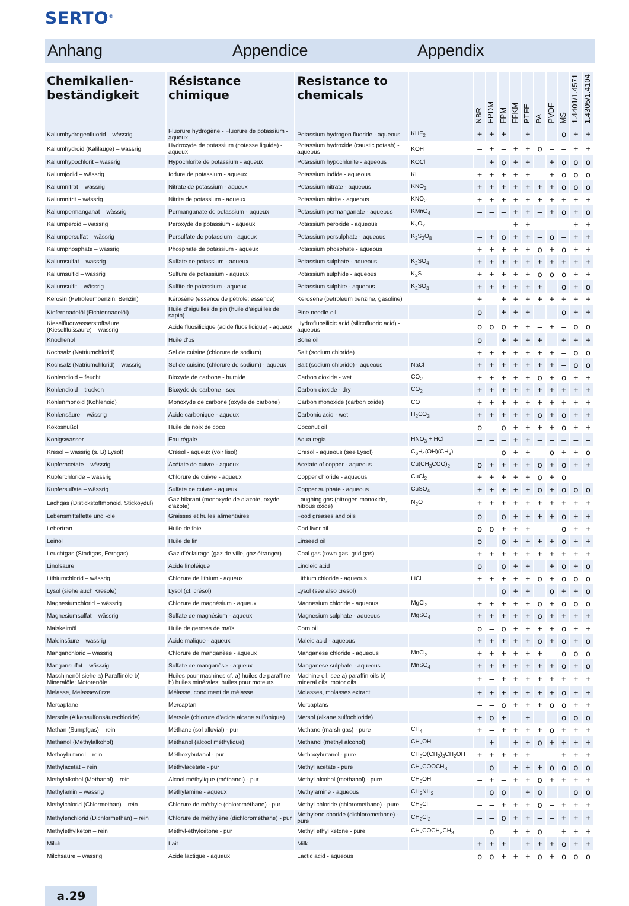SERTO<sup>®</sup>
Anhang Appendice Appendix
| Chemikalien- beständigkeit | Résistance chimique | Resistance to chemicals | | NBR | EPDM | FPM | FFKM | PTFE | PA | PVDF | MS | 1.4401/1.4571 | 1.4305/1.4104 |
| --- | --- | --- | --- | --- | --- | --- | --- | --- | --- | --- | --- | --- | --- |
| Kaliumhydrogenfluorid – wässrig | Fluorure hydrogène - Fluorure de potassium - aqueux | Potassium hydrogen fluoride - aqueous | KHF<sub>2</sub> | + | + | + | | + | – | | o | + | + |
| Kaliumhydroid (Kalilauge) – wässrig | Hydroxyde de potassium (potasse liquide) - aqueux | Potassium hydroxide (caustic potash) - aqueous | KOH | – | + | – | + | + | o | – | – | + | + |
| Kaliumhypochlorit – wässrig | Hypochlorite de potassium - aqueux | Potassium hypochlorite - aqueous | KOCl | – | + | o | + | + | – | + | o | o | o |
| Kaliumjodid – wässrig | Iodure de potassium - aqueux | Potassium iodide - aqueous | KI | + | + | + | + | + | | + | o | o | o |
| Kaliumnitrat – wässrig | Nitrate de potassium - aqueux | Potassium nitrate - aqueous | KNO<sub>3</sub> | + | + | + | + | + | + | + | o | o | o |
| Kaliumnitrit – wässrig | Nitrite de potassium - aqueux | Potassium nitrite - aqueous | KNO<sub>2</sub> | + | + | + | + | + | + | + | + | + | + |
| Kaliumpermanganat – wässrig | Permanganate de potassium - aqueux | Potassium permanganate - aqueous | KMnO<sub>4</sub> | – | – | – | + | + | – | + | o | + | o |
| Kaliumperoid – wässrig | Peroxyde de potassium - aqueux | Potassium peroxide - aqueous | K<sub>2</sub>O<sub>2</sub> | – | – | – | + | + | – | | – | + | + |
| Kaliumpersulfat – wässrig | Persulfate de potassium - aqueux | Potassium persulphate - aqueous | K<sub>2</sub>S<sub>2</sub>O<sub>8</sub> | – | + | o | + | + | – | o | – | + | + |
| Kaliumphosphate – wässrig | Phosphate de potassium - aqueux | Potassium phosphate - aqueous | | + | + | + | + | + | o | + | o | + | + |
| Kaliumsulfat – wässrig | Sulfate de potassium - aqueux | Potassium sulphate - aqueous | K<sub>2</sub>SO<sub>4</sub> | + | + | + | + | + | + | + | + | + | + |
| Kaliumsulfid – wässrig | Sulfure de potassium - aqueux | Potassium sulphide - aqueous | K<sub>2</sub>S | + | + | + | + | + | o | o | o | + | + |
| Kaliumsulfit – wässrig | Sulfite de potassium - aqueux | Potassium sulphite - aqueous | K<sub>2</sub>SO<sub>3</sub> | + | + | + | + | + | + | | o | + | o |
| Kerosin (Petroleumbenzin; Benzin) | Kérosène (essence de pétrole; essence) | Kerosene (petroleum benzine, gasoline) | | + | – | + | + | + | + | + | + | + | + |
| Kiefernnadelöl (Fichtennadelöl) | Huile d’aiguilles de pin (huile d’aiguilles de sapin) | Pine needle oil | | o | – | + | + | + | | | o | + | + |
| Kieselfluorwasserstoffsäure (Kieselflußsäure) – wässrig | Acide fluosilicique (acide fluosilicique) - aqueux | Hydrofluosilicic acid (silicofluoric acid) - aqueous | | o | o | o | + | + | – | + | – | o | o |
| Knochenöl | Huile d’os | Bone oil | | o | – | + | + | + | + | | + | + | + |
| Kochsalz (Natriumchlorid) | Sel de cuisine (chlorure de sodium) | Salt (sodium chloride) | | + | + | + | + | + | + | + | – | o | o |
| Kochsalz (Natriumchlorid) – wässrig | Sel de cuisine (chlorure de sodium) - aqueux | Salt (sodium chloride) - aqueous | NaCl | + | + | + | + | + | + | + | – | o | o |
| Kohlendioid – feucht | Bioxyde de carbone - humide | Carbon dioxide - wet | CO<sub>2</sub> | + | + | + | + | + | o | + | o | + | + |
| Kohlendioid – trocken | Bioxyde de carbone - sec | Carbon dioxide - dry | CO<sub>2</sub> | + | + | + | + | + | + | + | + | + | + |
| Kohlenmonoid (Kohlenoid) | Monoxyde de carbone (oxyde de carbone) | Carbon monoxide (carbon oxide) | CO | + | + | + | + | + | + | + | + | + | + |
| Kohlensäure – wässrig | Acide carbonique - aqueux | Carbonic acid - wet | H<sub>2</sub>CO<sub>3</sub> | + | + | + | + | + | o | + | o | + | + |
| Kokosnußöl | Huile de noix de coco | Coconut oil | | o | – | o | + | + | + | + | o | + | + |
| Königswasser | Eau régale | Aqua regia | HNO<sub>3</sub> + HCl | – | – | – | + | + | – | – | – | – | – |
| Kresol – wässrig (s. B) Lysol) | Crésol - aqueux (voir lisol) | Cresol - aqueous (see Lysol) | C<sub>6</sub>H<sub>4</sub>(OH)(CH<sub>3</sub>) | – | – | o | + | + | – | o | + | + | o |
| Kupferacetate – wässrig | Acétate de cuivre - aqueux | Acetate of copper - aqueous | Cu(CH<sub>3</sub>COO)<sub>2</sub> | o | + | + | + | + | o | + | o | + | + |
| Kupferchloride – wässrig | Chlorure de cuivre - aqueux | Copper chloride - aqueous | CuCl<sub>2</sub> | + | + | + | + | + | o | + | o | – | – |
| Kupfersulfate – wässrig | Sulfate de cuivre - aqueux | Copper sulphate - aqueous | CuSO<sub>4</sub> | + | + | + | + | + | o | + | o | o | o |
| Lachgas (Distickstoffmonoid, Stickoydul) | Gaz hilarant (monoxyde de diazote, oxyde d’azote) | Laughing gas (nitrogen monoxide, nitrous oxide) | N<sub>2</sub>O | + | + | + | + | + | + | + | + | + | + |
| Lebensmittelfette und -öle | Graisses et huiles alimentaires | Food greases and oils | | o | – | o | + | + | + | + | o | + | + |
| Lebertran | Huile de foie | Cod liver oil | | o | o | + | + | + | | | o | + | + |
| Leinöl | Huile de lin | Linseed oil | | o | – | o | + | + | + | + | o | + | + |
| Leuchtgas (Stadtgas, Ferngas) | Gaz d’éclairage (gaz de ville, gaz étranger) | Coal gas (town gas, grid gas) | | + | + | + | + | + | + | + | + | + | + |
| Linolsäure | Acide linoléique | Linoleic acid | | o | – | o | + | + | | + | o | + | o |
| Lithiumchlorid – wässrig | Chlorure de lithium - aqueux | Lithium chloride - aqueous | LiCl | + | + | + | + | + | o | + | o | o | o |
| Lysol (siehe auch Kresole) | Lysol (cf. crésol) | Lysol (see also cresol) | | – | – | o | + | + | – | o | + | + | o |
| Magnesiumchlorid – wässrig | Chlorure de magnésium - aqueux | Magnesium chloride - aqueous | MgCl<sub>2</sub> | + | + | + | + | + | o | + | o | o | o |
| Magnesiumsulfat – wässrig | Sulfate de magnésium - aqueux | Magnesium sulphate - aqueous | MgSO<sub>4</sub> | + | + | + | + | + | o | + | + | + | + |
| Maiskeimöl | Huile de germes de maïs | Corn oil | | o | – | o | + | + | + | + | o | + | + |
| Maleinsäure – wässrig | Acide malique - aqueux | Maleic acid - aqueous | | + | + | + | + | + | o | + | o | + | o |
| Manganchlorid – wässrig | Chlorure de manganèse - aqueux | Manganese chloride - aqueous | MnCl<sub>2</sub> | + | + | + | + | + | + | | o | o | o |
| Mangansulfat – wässrig | Sulfate de manganèse - aqueux | Manganese sulphate - aqueous | MnSO<sub>4</sub> | + | + | + | + | + | + | + | o | + | o |
| Maschinenöl siehe a) Paraffinöle b) Mineralöle; Motorenöle | Huiles pour machines cf. a) huiles de paraffine b) huiles minérales; huiles pour moteurs | Machine oil, see a) paraffin oils b) mineral oils; motor oils | | + | – | + | + | + | + | + | + | + | + |
| Melasse, Melassewürze | Mélasse, condiment de mélasse | Molasses, molasses extract | | + | + | + | + | + | + | + | o | + | + |
| Mercaptane | Mercaptan | Mercaptans | | – | – | o | + | + | + | o | o | + | + |
| Mersole (Alkansulfonsäurechloride) | Mersole (chlorure d’acide alcane sulfonique) | Mersol (alkane sulfochloride) | | + | o | + | | + | | | o | o | o |
| Methan (Sumpfgas) – rein | Méthane (sol alluvial) - pur | Methane (marsh gas) - pure | CH<sub>4</sub> | + | – | + | + | + | + | o | + | + | + |
| Methanol (Methylalkohol) | Méthanol (alcool méthylique) | Methanol (methyl alcohol) | CH<sub>3</sub>OH | – | + | – | + | + | o | + | + | + | + |
| Methoybutanol – rein | Méthoxybutanol - pur | Methoxybutanol - pure | CH<sub>3</sub>O(CH<sub>2</sub>)<sub>3</sub>CH<sub>2</sub>OH | + | + | + | + | + | | | + | + | + |
| Methylacetat – rein | Méthylacétate - pur | Methyl acetate - pure | CH<sub>3</sub>COOCH<sub>3</sub> | – | o | – | + | + | + | o | o | o | o |
| Methylalkohol (Methanol) – rein | Alcool méthylique (méthanol) - pur | Methyl alcohol (methanol) - pure | CH<sub>3</sub>OH | – | + | – | + | + | o | + | + | + | + |
| Methylamin – wässrig | Méthylamine - aqueux | Methylamine - aqueous | CH<sub>3</sub>NH<sub>2</sub> | – | o | o | – | + | o | – | – | o | o |
| Methylchlorid (Chlormethan) – rein | Chlorure de méthyle (chlorométhane) - pur | Methyl chloride (chloromethane) - pure | CH<sub>3</sub>Cl | – | – | + | + | + | o | – | + | + | + |
| Methylenchlorid (Dichlormethan) – rein | Chlorure de méthylène (dichlorométhane) - pur | Methylene choride (dichloromethane) - pure | CH<sub>2</sub>Cl<sub>2</sub> | – | – | o | + | + | – | – | + | + | + |
| Methylethylketon – rein | Méthyl-éthylcétone - pur | Methyl ethyl ketone - pure | CH<sub>3</sub>COCH<sub>2</sub>CH<sub>3</sub> | – | o | – | + | + | o | – | + | + | + |
| Milch | Lait | Milk | | + | + | + | | + | + | + | o | + | + |
| Milchsäure – wässrig | Acide lactique - aqueux | Lactic acid - aqueous | | o | o | + | + | + | o | + | o | o | o |
a.29